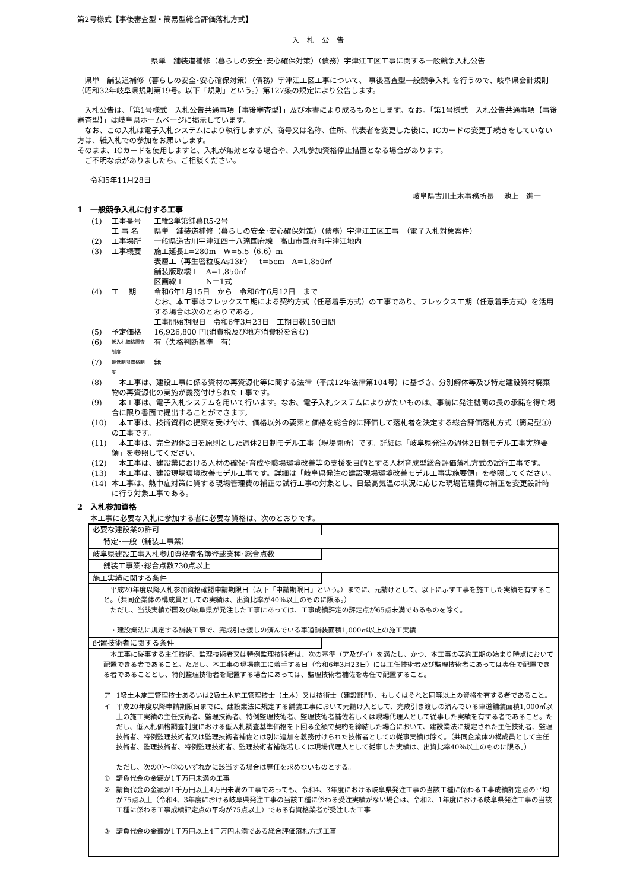第2号様式【事後審査型・簡易型総合評価落札方式】
入　札　公　告
県単　舗装道補修（暮らしの安全･安心確保対策）（債務）宇津江工区工事に関する一般競争入札公告
　県単　舗装道補修（暮らしの安全･安心確保対策）（債務）宇津江工区工事について、 事後審査型一般競争入札 を行うので、岐阜県会計規則（昭和32年岐阜県規則第19号。以下「規則」という。）第127条の規定により公告します。
　入札公告は、「第1号様式　入札公告共通事項【事後審査型】」及び本書により成るものとします。なお。「第1号様式　入札公告共通事項【事後審査型】」は岐阜県ホームページに掲示しています。
　なお、この入札は電子入札システムにより執行しますが、商号又は名称、住所、代表者を変更した後に、ICカードの変更手続きをしていない方は、紙入札での参加をお願いします。
そのまま、ICカードを使用しますと、入札が無効となる場合や、入札参加資格停止措置となる場合があります。
　ご不明な点がありましたら、ご相談ください。
令和5年11月28日
岐阜県古川土木事務所長　 池上　進一
1　一般競争入札に付する工事
| (1) | 工事番号 | 工維2単第舗暮R5-2号 |
| | 工 事 名 | 県単 舗装道補修（暮らしの安全･安心確保対策）（債務）宇津江工区工事 （電子入札対象案件） |
| (2) | 工事場所 | 一般県道古川宇津江四十八滝国府線 高山市国府町宇津江地内 |
| (3) | 工事概要 | 施工延長L=280m W=5.5（6.6）m 表層工（再生密粒度As13F） t=5cm A=1,850㎡ 舗装版取壊工 A=1,850㎡ 区画線工 N＝1式 |
| (4) | 工 期 | 令和6年1月15日 から 令和6年6月12日 まで なお、本工事はフレックス工期による契約方式（任意着手方式）の工事であり、フレックス工期（任意着手方式）を活用する場合は次のとおりである。 工事開始期限日 令和6年3月23日 工期日数150日間 |
| (5) | 予定価格 | 16,926,800 円(消費税及び地方消費税を含む) |
| (6) | 低入札価格調査制度 | 有（失格判断基準 有） |
| (7) | 最低制限価格制度 | 無 |
| (8) | 本工事は、建設工事に係る資材の再資源化等に関する法律（平成12年法律第104号）に基づき、分別解体等及び特定建設資材廃棄物の再資源化の実施が義務付けられた工事です。 | |
| (9) | 本工事は、電子入札システムを用いて行います。なお、電子入札システムによりがたいものは、事前に発注機関の長の承諾を得た場合に限り書面で提出することができます。 | |
| (10) | 本工事は、技術資料の提案を受け付け、価格以外の要素と価格を総合的に評価して落札者を決定する総合評価落札方式（簡易型①）の工事です。 | |
| (11) | 本工事は、完全週休2日を原則とした週休2日制モデル工事（現場閉所）です。詳細は「岐阜県発注の週休2日制モデル工事実施要領」を参照してください。 | |
| (12) | 本工事は、建設業における人材の確保･育成や職場環境改善等の支援を目的とする人材育成型総合評価落札方式の試行工事です。 | |
| (13) | 本工事は、建設現場環境改善モデル工事です。詳細は「岐阜県発注の建設現場環境改善モデル工事実施要領」を参照してください。 | |
| (14) | 本工事は、熱中症対策に資する現場管理費の補正の試行工事の対象とし、日最高気温の状況に応じた現場管理費の補正を変更設計時に行う対象工事である。 | |
2　入札参加資格
本工事に必要な入札に参加する者に必要な資格は、次のとおりです。
必要な建設業の許可
特定･一般（舗装工事業）
岐阜県建設工事入札参加資格者名簿登載業種･総合点数
舗装工事業･総合点数730点以上
施工実績に関する条件
　平成20年度以降入札参加資格確認申請期限日（以下「申請期限日」という。）までに、元請けとして、以下に示す工事を施工した実績を有すること。（共同企業体の構成員としての実績は、出資比率が40％以上のものに限る。）
　ただし、当該実績が国及び岐阜県が発注した工事にあっては、工事成績評定の評定点が65点未満であるものを除く。
　・建設業法に規定する舗装工事で、完成引き渡しの済んでいる車道舗装面積1,000㎡以上の施工実績
配置技術者に関する条件
　本工事に従事する主任技術、監理技術者又は特例監理技術者は、次の基準（ア及びイ）を満たし、かつ、本工事の契約工期の始まり時点において配置できる者であること。ただし、本工事の現場施工に着手する日（令和6年3月23日）には主任技術者及び監理技術者にあっては専任で配置できる者であることとし、特例監理技術者を配置する場合にあっては、監理技術者補佐を専任で配置すること。
| ア | 1級土木施工管理技士あるいは2級土木施工管理技士（土木）又は技術士（建設部門）、もしくはそれと同等以上の資格を有する者であること。 |
| イ | 平成20年度以降申請期限日までに、建設業法に規定する舗装工事において元請け人として、完成引き渡しの済んでいる車道舗装面積1,000㎡以上の施工実績の主任技術者、監理技術者、特例監理技術者、監理技術者補佐若しくは現場代理人として従事した実績を有する者であること。ただし、低入札価格調査制度における低入札調査基準価格を下回る金額で契約を締結した場合において、建設業法に規定された主任技術者、監理技術者、特例監理技術者又は監理技術者補佐とは別に追加を義務付けられた技術者としての従事実績は除く。（共同企業体の構成員として主任技術者、監理技術者、特例監理技術者、監理技術者補佐若しくは現場代理人として従事した実績は、出資比率40％以上のものに限る。） ただし、次の①～③のいずれかに該当する場合は専任を求めないものとする。 |
| ① | 請負代金の金額が1千万円未満の工事 |
| ② | 請負代金の金額が1千万円以上4万円未満の工事であっても、令和4、3年度における岐阜県発注工事の当該工種に係わる工事成績評定点の平均が75点以上（令和4、3年度における岐阜県発注工事の当該工種に係わる受注実績がない場合は、令和2、1年度における岐阜県発注工事の当該工種に係わる工事成績評定点の平均が75点以上）である有資格業者が受注した工事 |
| ③ | 請負代金の金額が1千万円以上4千万円未満である総合評価落札方式工事 |